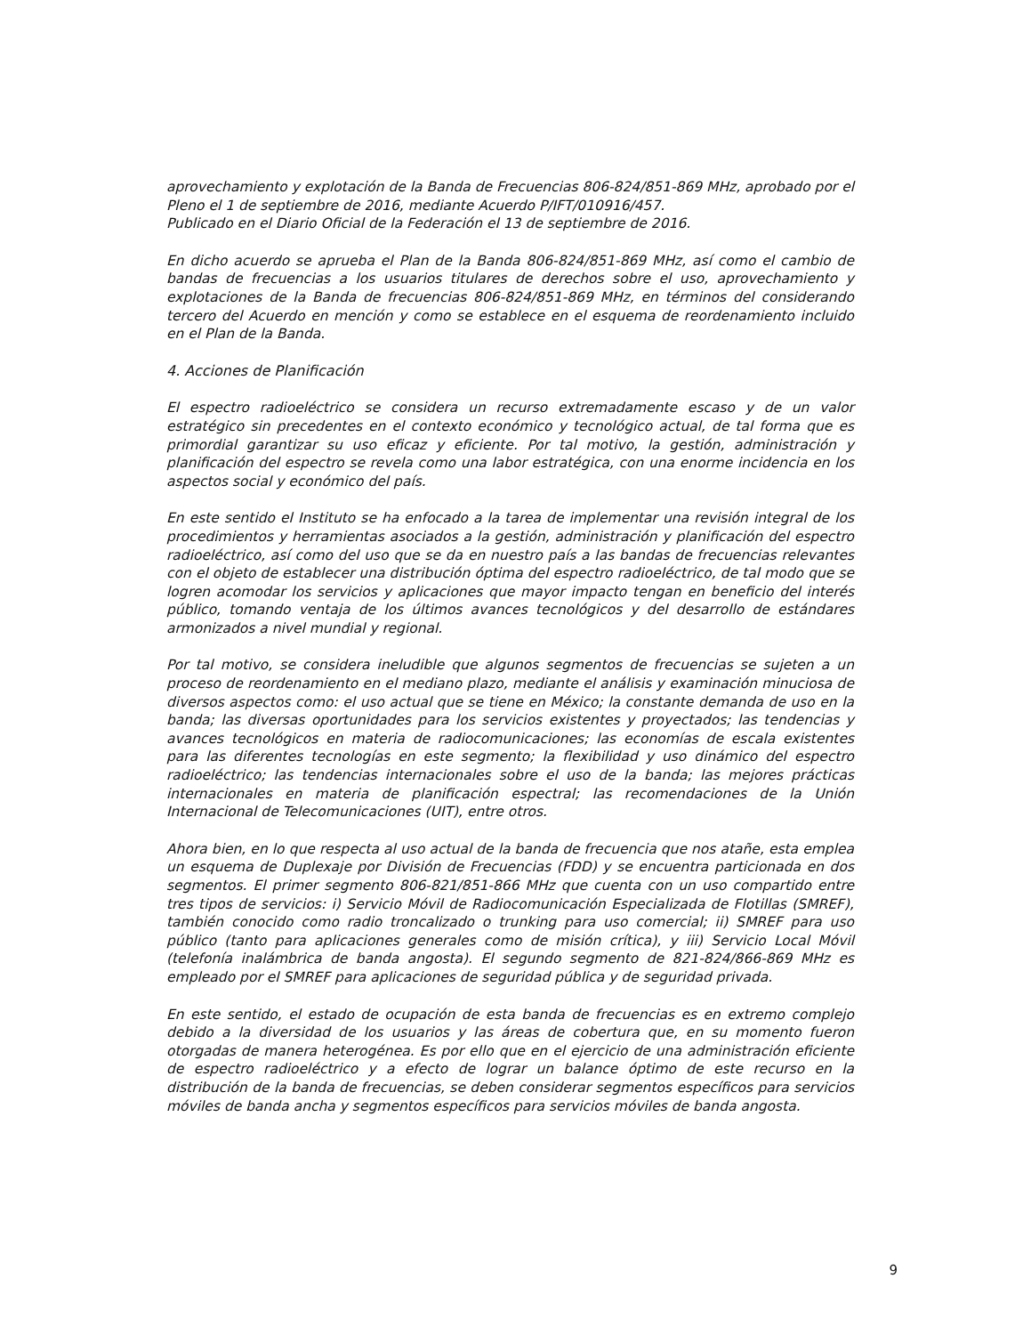aprovechamiento y explotación de la Banda de Frecuencias 806-824/851-869 MHz, aprobado por el Pleno el 1 de septiembre de 2016, mediante Acuerdo P/IFT/010916/457.
Publicado en el Diario Oficial de la Federación el 13 de septiembre de 2016.
En dicho acuerdo se aprueba el Plan de la Banda 806-824/851-869 MHz, así como el cambio de bandas de frecuencias a los usuarios titulares de derechos sobre el uso, aprovechamiento y explotaciones de la Banda de frecuencias 806-824/851-869 MHz, en términos del considerando tercero del Acuerdo en mención y como se establece en el esquema de reordenamiento incluido en el Plan de la Banda.
4. Acciones de Planificación
El espectro radioeléctrico se considera un recurso extremadamente escaso y de un valor estratégico sin precedentes en el contexto económico y tecnológico actual, de tal forma que es primordial garantizar su uso eficaz y eficiente. Por tal motivo, la gestión, administración y planificación del espectro se revela como una labor estratégica, con una enorme incidencia en los aspectos social y económico del país.
En este sentido el Instituto se ha enfocado a la tarea de implementar una revisión integral de los procedimientos y herramientas asociados a la gestión, administración y planificación del espectro radioeléctrico, así como del uso que se da en nuestro país a las bandas de frecuencias relevantes con el objeto de establecer una distribución óptima del espectro radioeléctrico, de tal modo que se logren acomodar los servicios y aplicaciones que mayor impacto tengan en beneficio del interés público, tomando ventaja de los últimos avances tecnológicos y del desarrollo de estándares armonizados a nivel mundial y regional.
Por tal motivo, se considera ineludible que algunos segmentos de frecuencias se sujeten a un proceso de reordenamiento en el mediano plazo, mediante el análisis y examinación minuciosa de diversos aspectos como: el uso actual que se tiene en México; la constante demanda de uso en la banda; las diversas oportunidades para los servicios existentes y proyectados; las tendencias y avances tecnológicos en materia de radiocomunicaciones; las economías de escala existentes para las diferentes tecnologías en este segmento; la flexibilidad y uso dinámico del espectro radioeléctrico; las tendencias internacionales sobre el uso de la banda; las mejores prácticas internacionales en materia de planificación espectral; las recomendaciones de la Unión Internacional de Telecomunicaciones (UIT), entre otros.
Ahora bien, en lo que respecta al uso actual de la banda de frecuencia que nos atañe, esta emplea un esquema de Duplexaje por División de Frecuencias (FDD) y se encuentra particionada en dos segmentos. El primer segmento 806-821/851-866 MHz que cuenta con un uso compartido entre tres tipos de servicios: i) Servicio Móvil de Radiocomunicación Especializada de Flotillas (SMREF), también conocido como radio troncalizado o trunking para uso comercial; ii) SMREF para uso público (tanto para aplicaciones generales como de misión crítica), y iii) Servicio Local Móvil (telefonía inalámbrica de banda angosta). El segundo segmento de 821-824/866-869 MHz es empleado por el SMREF para aplicaciones de seguridad pública y de seguridad privada.
En este sentido, el estado de ocupación de esta banda de frecuencias es en extremo complejo debido a la diversidad de los usuarios y las áreas de cobertura que, en su momento fueron otorgadas de manera heterogénea. Es por ello que en el ejercicio de una administración eficiente de espectro radioeléctrico y a efecto de lograr un balance óptimo de este recurso en la distribución de la banda de frecuencias, se deben considerar segmentos específicos para servicios móviles de banda ancha y segmentos específicos para servicios móviles de banda angosta.
9